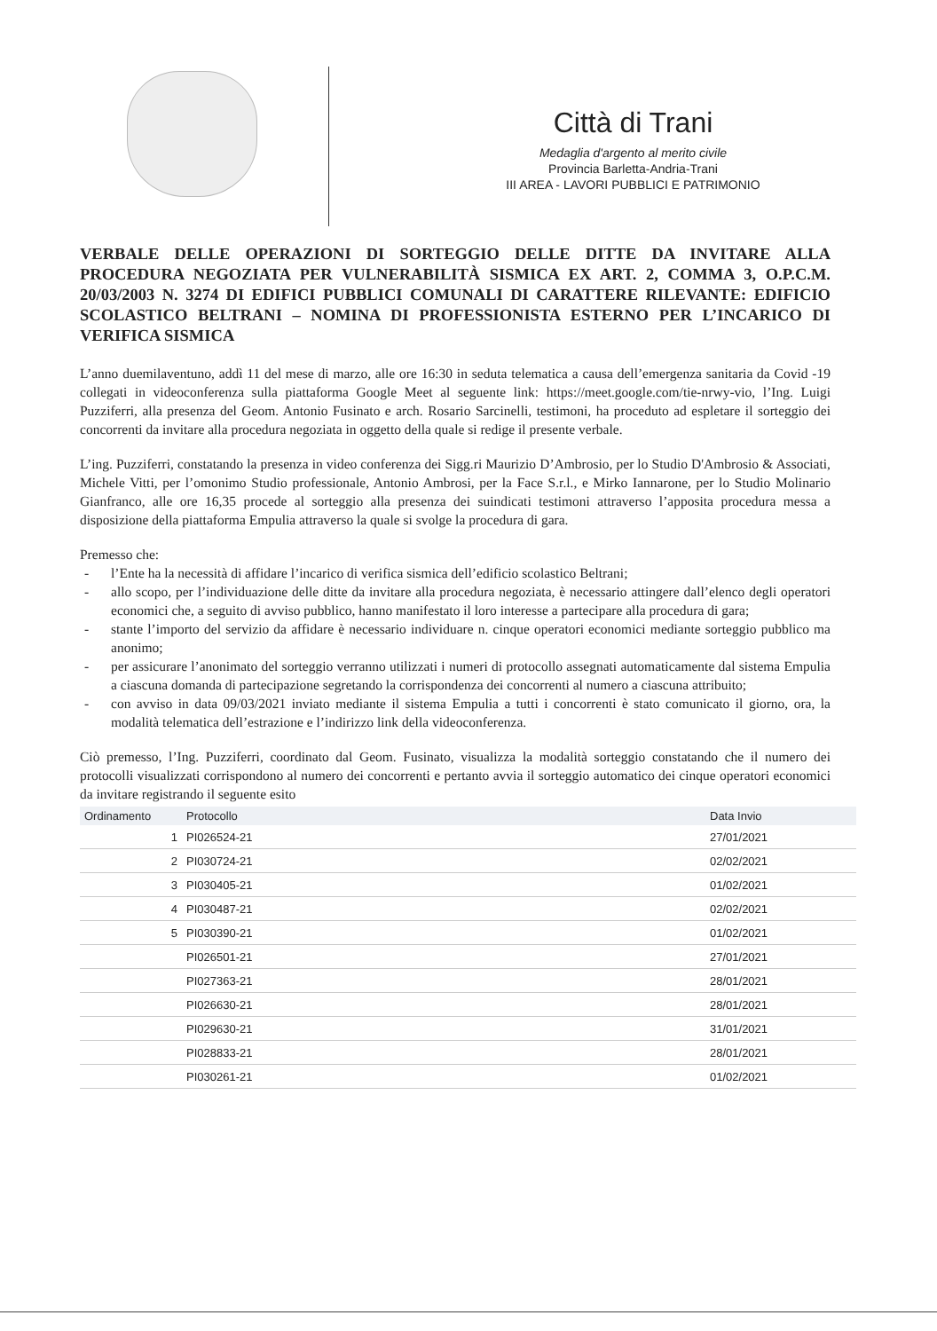Città di Trani
Medaglia d'argento al merito civile
Provincia Barletta-Andria-Trani
III AREA - LAVORI PUBBLICI E PATRIMONIO
VERBALE DELLE OPERAZIONI DI SORTEGGIO DELLE DITTE DA INVITARE ALLA PROCEDURA NEGOZIATA PER VULNERABILITÀ SISMICA EX ART. 2, COMMA 3, O.P.C.M. 20/03/2003 N. 3274 DI EDIFICI PUBBLICI COMUNALI DI CARATTERE RILEVANTE: EDIFICIO SCOLASTICO BELTRANI – NOMINA DI PROFESSIONISTA ESTERNO PER L’INCARICO DI VERIFICA SISMICA
L’anno duemilaventuno, addì 11 del mese di marzo, alle ore 16:30 in seduta telematica a causa dell’emergenza sanitaria da Covid -19 collegati in videoconferenza sulla piattaforma Google Meet al seguente link: https://meet.google.com/tie-nrwy-vio, l’Ing. Luigi Puzziferri, alla presenza del Geom. Antonio Fusinato e arch. Rosario Sarcinelli, testimoni, ha proceduto ad espletare il sorteggio dei concorrenti da invitare alla procedura negoziata in oggetto della quale si redige il presente verbale.
L’ing. Puzziferri, constatando la presenza in video conferenza dei Sigg.ri Maurizio D’Ambrosio, per lo Studio D'Ambrosio & Associati, Michele Vitti, per l’omonimo Studio professionale, Antonio Ambrosi, per la Face S.r.l., e Mirko Iannarone, per lo Studio Molinario Gianfranco, alle ore 16,35 procede al sorteggio alla presenza dei suindicati testimoni attraverso l’apposita procedura messa a disposizione della piattaforma Empulia attraverso la quale si svolge la procedura di gara.
Premesso che:
- l’Ente ha la necessità di affidare l’incarico di verifica sismica dell’edificio scolastico Beltrani;
- allo scopo, per l’individuazione delle ditte da invitare alla procedura negoziata, è necessario attingere dall’elenco degli operatori economici che, a seguito di avviso pubblico, hanno manifestato il loro interesse a partecipare alla procedura di gara;
- stante l’importo del servizio da affidare è necessario individuare n. cinque operatori economici mediante sorteggio pubblico ma anonimo;
- per assicurare l’anonimato del sorteggio verranno utilizzati i numeri di protocollo assegnati automaticamente dal sistema Empulia a ciascuna domanda di partecipazione segretando la corrispondenza dei concorrenti al numero a ciascuna attribuito;
- con avviso in data 09/03/2021 inviato mediante il sistema Empulia a tutti i concorrenti è stato comunicato il giorno, ora, la modalità telematica dell’estrazione e l’indirizzo link della videoconferenza.
Ciò premesso, l’Ing. Puzziferri, coordinato dal Geom. Fusinato, visualizza la modalità sorteggio constatando che il numero dei protocolli visualizzati corrispondono al numero dei concorrenti e pertanto avvia il sorteggio automatico dei cinque operatori economici da invitare registrando il seguente esito
| Ordinamento | Protocollo | Data Invio |
| --- | --- | --- |
| 1 | PI026524-21 | 27/01/2021 |
| 2 | PI030724-21 | 02/02/2021 |
| 3 | PI030405-21 | 01/02/2021 |
| 4 | PI030487-21 | 02/02/2021 |
| 5 | PI030390-21 | 01/02/2021 |
| | PI026501-21 | 27/01/2021 |
| | PI027363-21 | 28/01/2021 |
| | PI026630-21 | 28/01/2021 |
| | PI029630-21 | 31/01/2021 |
| | PI028833-21 | 28/01/2021 |
| | PI030261-21 | 01/02/2021 |